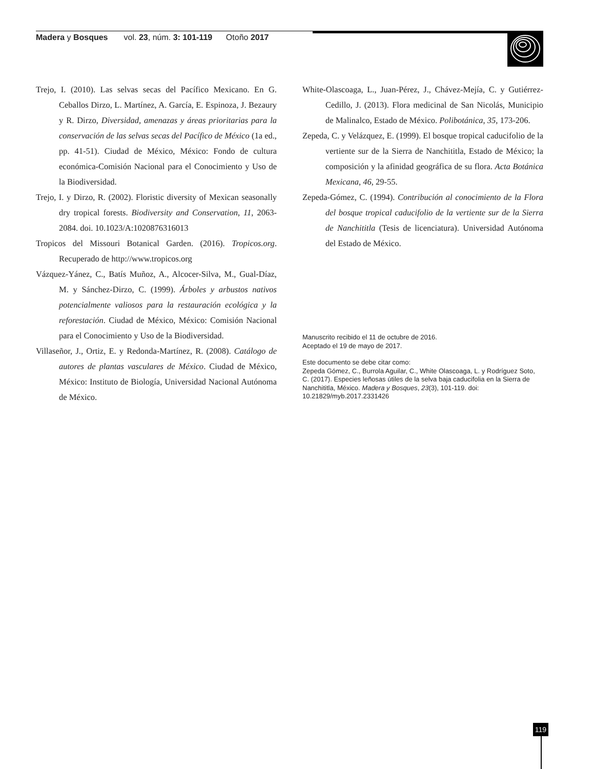Madera y Bosques vol. 23, núm. 3: 101-119 Otoño 2017
Trejo, I. (2010). Las selvas secas del Pacífico Mexicano. En G. Ceballos Dirzo, L. Martínez, A. García, E. Espinoza, J. Bezaury y R. Dirzo, Diversidad, amenazas y áreas prioritarias para la conservación de las selvas secas del Pacífico de México (1a ed., pp. 41-51). Ciudad de México, México: Fondo de cultura económica-Comisión Nacional para el Conocimiento y Uso de la Biodiversidad.
Trejo, I. y Dirzo, R. (2002). Floristic diversity of Mexican seasonally dry tropical forests. Biodiversity and Conservation, 11, 2063-2084. doi. 10.1023/A:1020876316013
Tropicos del Missouri Botanical Garden. (2016). Tropicos.org. Recuperado de http://www.tropicos.org
Vázquez-Yánez, C., Batís Muñoz, A., Alcocer-Silva, M., Gual-Díaz, M. y Sánchez-Dirzo, C. (1999). Árboles y arbustos nativos potencialmente valiosos para la restauración ecológica y la reforestación. Ciudad de México, México: Comisión Nacional para el Conocimiento y Uso de la Biodiversidad.
Villaseñor, J., Ortiz, E. y Redonda-Martínez, R. (2008). Catálogo de autores de plantas vasculares de México. Ciudad de México, México: Instituto de Biología, Universidad Nacional Autónoma de México.
White-Olascoaga, L., Juan-Pérez, J., Chávez-Mejía, C. y Gutiérrez-Cedillo, J. (2013). Flora medicinal de San Nicolás, Municipio de Malinalco, Estado de México. Polibotánica, 35, 173-206.
Zepeda, C. y Velázquez, E. (1999). El bosque tropical caducifolio de la vertiente sur de la Sierra de Nanchititla, Estado de México; la composición y la afinidad geográfica de su flora. Acta Botánica Mexicana, 46, 29-55.
Zepeda-Gómez, C. (1994). Contribución al conocimiento de la Flora del bosque tropical caducifolio de la vertiente sur de la Sierra de Nanchititla (Tesis de licenciatura). Universidad Autónoma del Estado de México.
Manuscrito recibido el 11 de octubre de 2016.
Aceptado el 19 de mayo de 2017.
Este documento se debe citar como:
Zepeda Gómez, C., Burrola Aguilar, C., White Olascoaga, L. y Rodríguez Soto, C. (2017). Especies leñosas útiles de la selva baja caducifolia en la Sierra de Nanchititla, México. Madera y Bosques, 23(3), 101-119. doi: 10.21829/myb.2017.2331426
119